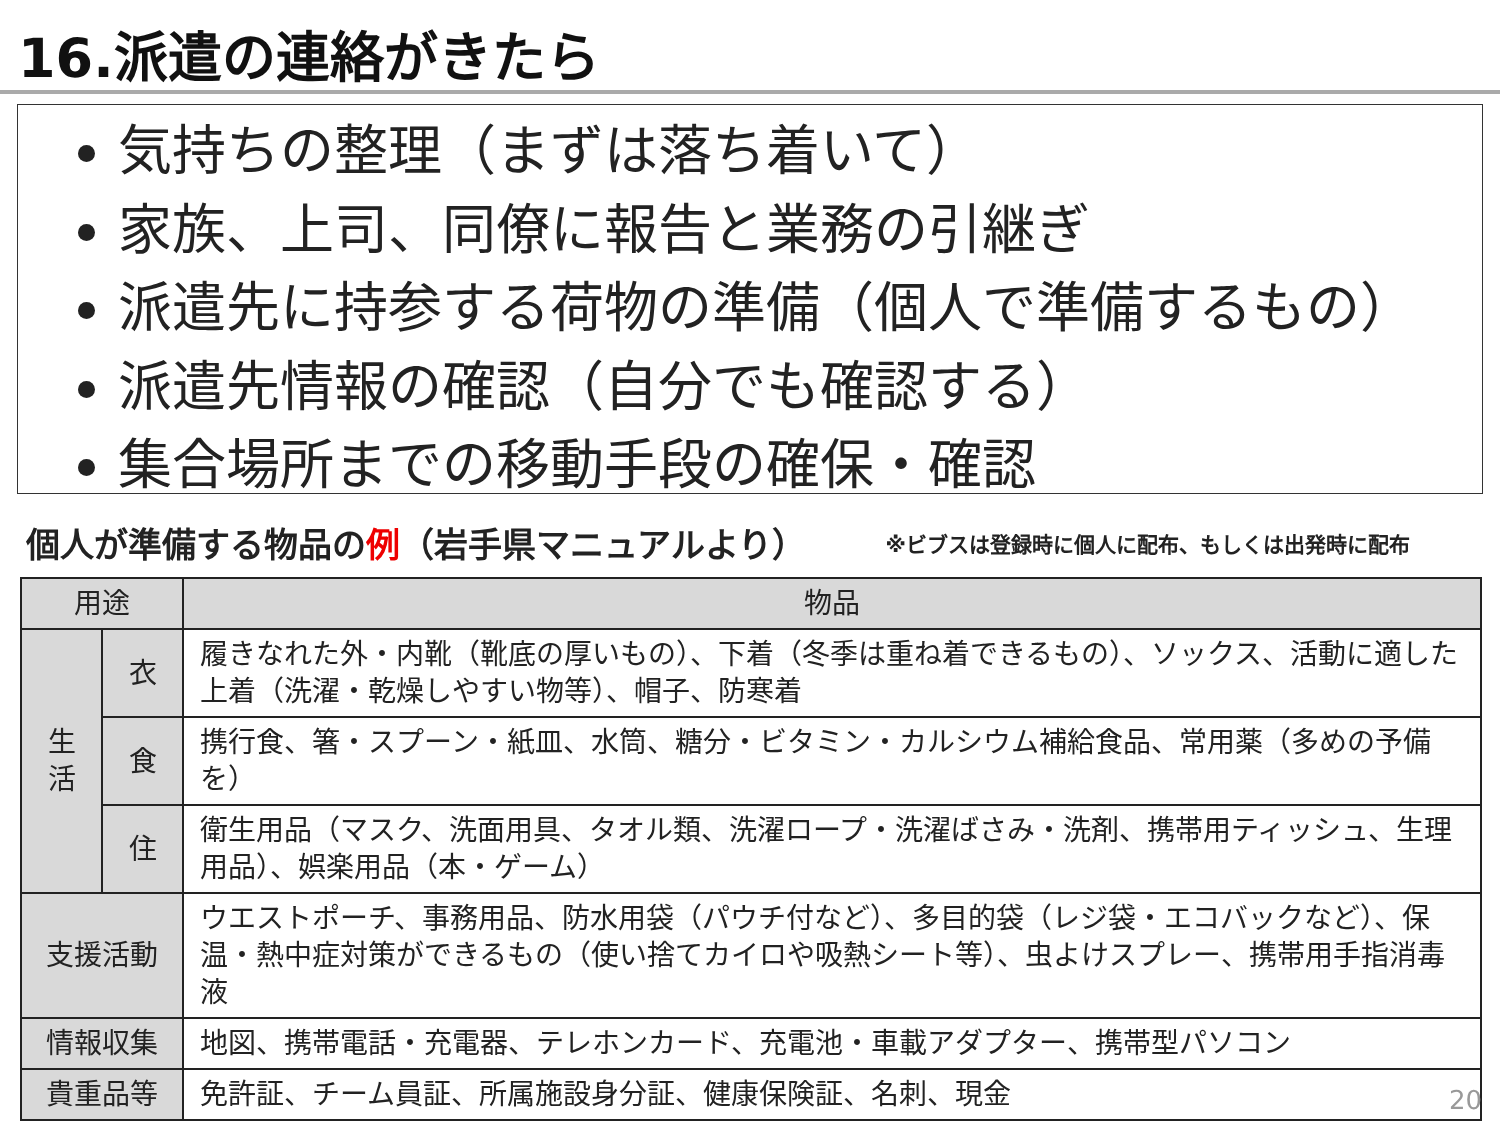16.派遣の連絡がきたら
気持ちの整理（まずは落ち着いて）
家族、上司、同僚に報告と業務の引継ぎ
派遣先に持参する荷物の準備（個人で準備するもの）
派遣先情報の確認（自分でも確認する）
集合場所までの移動手段の確保・確認
個人が準備する物品の例（岩手県マニュアルより） ※ビブスは登録時に個人に配布、もしくは出発時に配布
| 用途 | | 物品 |
| --- | --- | --- |
| 生 活 | 衣 | 履きなれた外・内靴（靴底の厚いもの）、下着（冬季は重ね着できるもの）、ソックス、活動に適した上着（洗濯・乾燥しやすい物等）、帽子、防寒着 |
| | 食 | 携行食、箸・スプーン・紙皿、水筒、糖分・ビタミン・カルシウム補給食品、常用薬（多めの予備を） |
| | 住 | 衛生用品（マスク、洗面用具、タオル類、洗濯ロープ・洗濯ばさみ・洗剤、携帯用ティッシュ、生理用品）、娯楽用品（本・ゲーム） |
| 支援活動 | | ウエストポーチ、事務用品、防水用袋（パウチ付など）、多目的袋（レジ袋・エコバックなど）、保温・熱中症対策ができるもの（使い捨てカイロや吸熱シート等）、虫よけスプレー、携帯用手指消毒液 |
| 情報収集 | | 地図、携帯電話・充電器、テレホンカード、充電池・車載アダプター、携帯型パソコン |
| 貴重品等 | | 免許証、チーム員証、所属施設身分証、健康保険証、名刺、現金 |
20